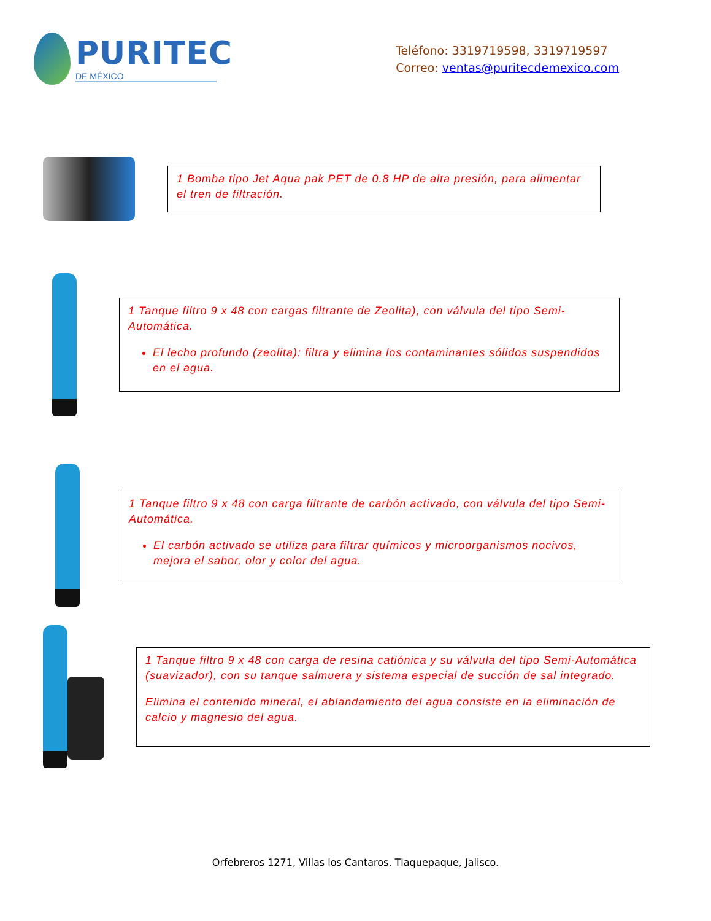PURITEC
DE MÉXICO
Teléfono: 3319719598, 3319719597
Correo: ventas@puritecdemexico.com
1 Bomba tipo Jet Aqua pak PET de 0.8 HP de alta presión, para alimentar el tren de filtración.
1 Tanque filtro 9 x 48 con cargas filtrante de Zeolita), con válvula del tipo Semi-Automática.
El lecho profundo (zeolita): filtra y elimina los contaminantes sólidos suspendidos en el agua.
1 Tanque filtro 9 x 48 con carga filtrante de carbón activado, con válvula del tipo Semi-Automática.
El carbón activado se utiliza para filtrar químicos y microorganismos nocivos, mejora el sabor, olor y color del agua.
1 Tanque filtro 9 x 48 con carga de resina catiónica y su válvula del tipo Semi-Automática (suavizador), con su tanque salmuera y sistema especial de succión de sal integrado.
Elimina el contenido mineral, el ablandamiento del agua consiste en la eliminación de calcio y magnesio del agua.
Orfebreros 1271, Villas los Cantaros, Tlaquepaque, Jalisco.